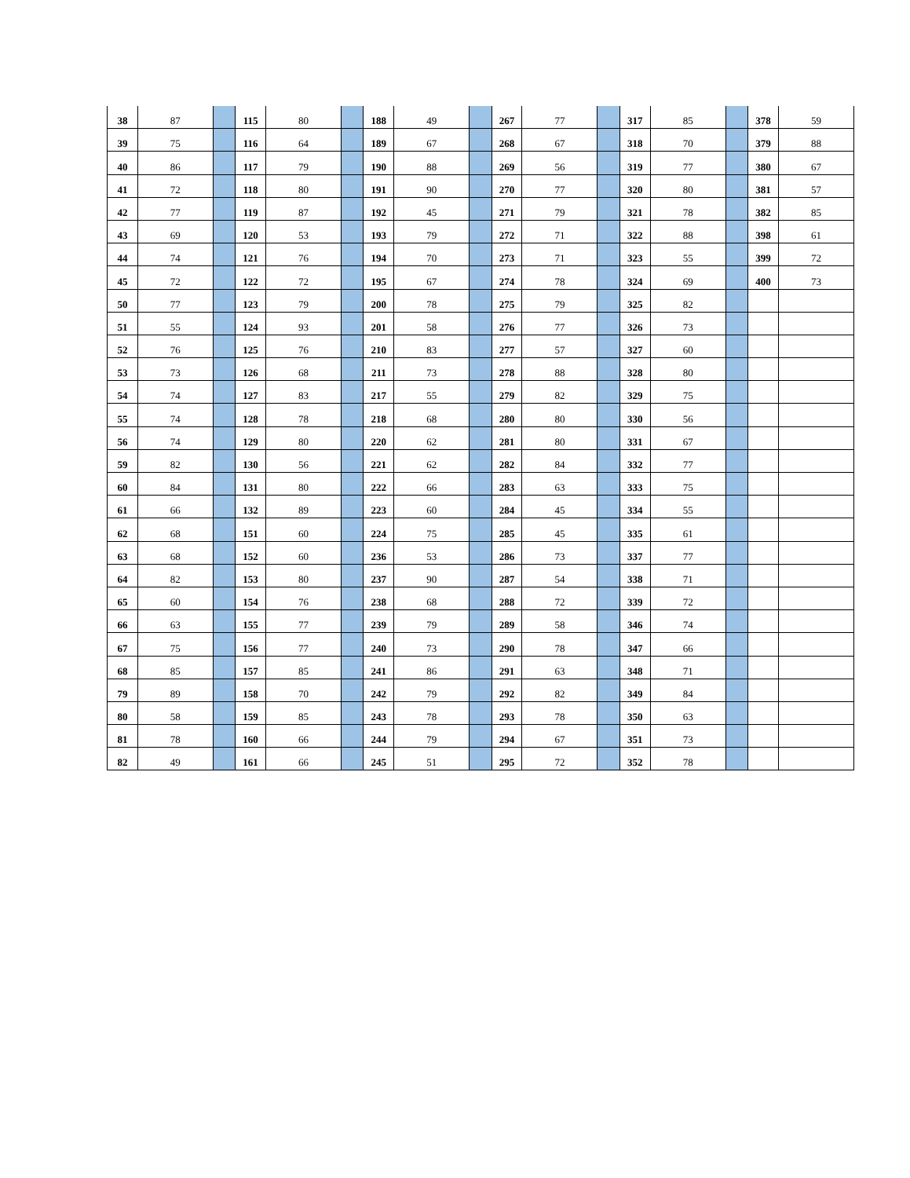| 38 | 87 | | 115 | 80 | | 188 | 49 | | 267 | 77 | | 317 | 85 | | 378 | 59 |
| 39 | 75 | | 116 | 64 | | 189 | 67 | | 268 | 67 | | 318 | 70 | | 379 | 88 |
| 40 | 86 | | 117 | 79 | | 190 | 88 | | 269 | 56 | | 319 | 77 | | 380 | 67 |
| 41 | 72 | | 118 | 80 | | 191 | 90 | | 270 | 77 | | 320 | 80 | | 381 | 57 |
| 42 | 77 | | 119 | 87 | | 192 | 45 | | 271 | 79 | | 321 | 78 | | 382 | 85 |
| 43 | 69 | | 120 | 53 | | 193 | 79 | | 272 | 71 | | 322 | 88 | | 398 | 61 |
| 44 | 74 | | 121 | 76 | | 194 | 70 | | 273 | 71 | | 323 | 55 | | 399 | 72 |
| 45 | 72 | | 122 | 72 | | 195 | 67 | | 274 | 78 | | 324 | 69 | | 400 | 73 |
| 50 | 77 | | 123 | 79 | | 200 | 78 | | 275 | 79 | | 325 | 82 | | | |
| 51 | 55 | | 124 | 93 | | 201 | 58 | | 276 | 77 | | 326 | 73 | | | |
| 52 | 76 | | 125 | 76 | | 210 | 83 | | 277 | 57 | | 327 | 60 | | | |
| 53 | 73 | | 126 | 68 | | 211 | 73 | | 278 | 88 | | 328 | 80 | | | |
| 54 | 74 | | 127 | 83 | | 217 | 55 | | 279 | 82 | | 329 | 75 | | | |
| 55 | 74 | | 128 | 78 | | 218 | 68 | | 280 | 80 | | 330 | 56 | | | |
| 56 | 74 | | 129 | 80 | | 220 | 62 | | 281 | 80 | | 331 | 67 | | | |
| 59 | 82 | | 130 | 56 | | 221 | 62 | | 282 | 84 | | 332 | 77 | | | |
| 60 | 84 | | 131 | 80 | | 222 | 66 | | 283 | 63 | | 333 | 75 | | | |
| 61 | 66 | | 132 | 89 | | 223 | 60 | | 284 | 45 | | 334 | 55 | | | |
| 62 | 68 | | 151 | 60 | | 224 | 75 | | 285 | 45 | | 335 | 61 | | | |
| 63 | 68 | | 152 | 60 | | 236 | 53 | | 286 | 73 | | 337 | 77 | | | |
| 64 | 82 | | 153 | 80 | | 237 | 90 | | 287 | 54 | | 338 | 71 | | | |
| 65 | 60 | | 154 | 76 | | 238 | 68 | | 288 | 72 | | 339 | 72 | | | |
| 66 | 63 | | 155 | 77 | | 239 | 79 | | 289 | 58 | | 346 | 74 | | | |
| 67 | 75 | | 156 | 77 | | 240 | 73 | | 290 | 78 | | 347 | 66 | | | |
| 68 | 85 | | 157 | 85 | | 241 | 86 | | 291 | 63 | | 348 | 71 | | | |
| 79 | 89 | | 158 | 70 | | 242 | 79 | | 292 | 82 | | 349 | 84 | | | |
| 80 | 58 | | 159 | 85 | | 243 | 78 | | 293 | 78 | | 350 | 63 | | | |
| 81 | 78 | | 160 | 66 | | 244 | 79 | | 294 | 67 | | 351 | 73 | | | |
| 82 | 49 | | 161 | 66 | | 245 | 51 | | 295 | 72 | | 352 | 78 | | | |